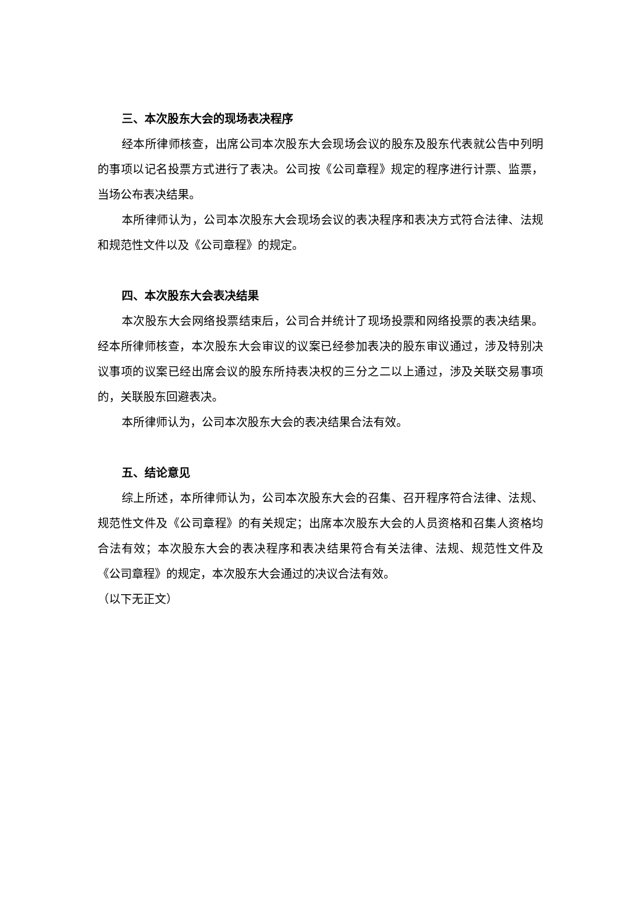三、本次股东大会的现场表决程序
经本所律师核查，出席公司本次股东大会现场会议的股东及股东代表就公告中列明的事项以记名投票方式进行了表决。公司按《公司章程》规定的程序进行计票、监票，当场公布表决结果。
本所律师认为，公司本次股东大会现场会议的表决程序和表决方式符合法律、法规和规范性文件以及《公司章程》的规定。
四、本次股东大会表决结果
本次股东大会网络投票结束后，公司合并统计了现场投票和网络投票的表决结果。经本所律师核查，本次股东大会审议的议案已经参加表决的股东审议通过，涉及特别决议事项的议案已经出席会议的股东所持表决权的三分之二以上通过，涉及关联交易事项的，关联股东回避表决。
本所律师认为，公司本次股东大会的表决结果合法有效。
五、结论意见
综上所述，本所律师认为，公司本次股东大会的召集、召开程序符合法律、法规、规范性文件及《公司章程》的有关规定；出席本次股东大会的人员资格和召集人资格均合法有效；本次股东大会的表决程序和表决结果符合有关法律、法规、规范性文件及《公司章程》的规定，本次股东大会通过的决议合法有效。
（以下无正文）